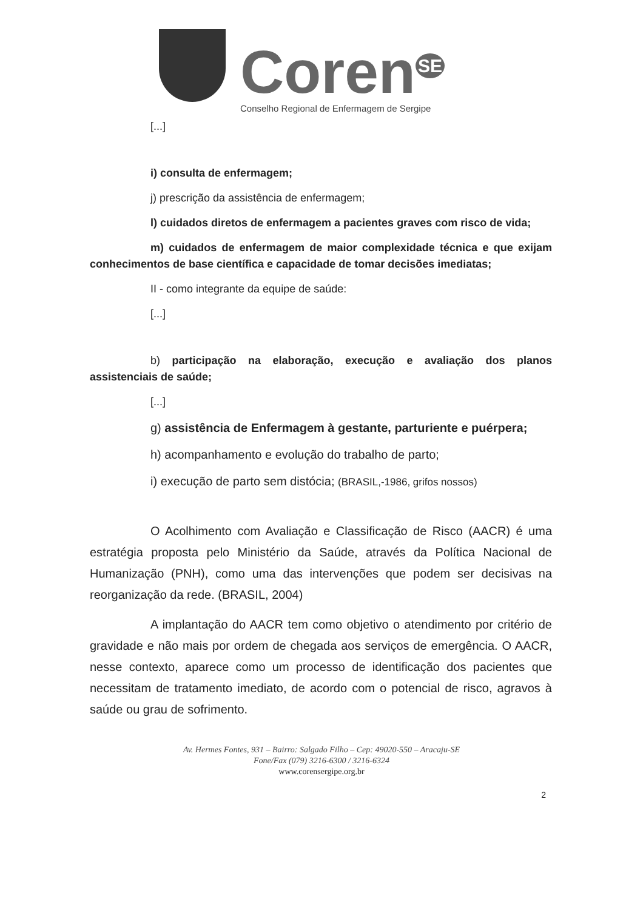Coren<sup>SE</sup>
Conselho Regional de Enfermagem de Sergipe
[...]
i) consulta de enfermagem;
j) prescrição da assistência de enfermagem;
l) cuidados diretos de enfermagem a pacientes graves com risco de vida;
m) cuidados de enfermagem de maior complexidade técnica e que exijam conhecimentos de base científica e capacidade de tomar decisões imediatas;
II - como integrante da equipe de saúde:
[...]
b) participação na elaboração, execução e avaliação dos planos assistenciais de saúde;
[...]
g) assistência de Enfermagem à gestante, parturiente e puérpera;
h) acompanhamento e evolução do trabalho de parto;
i) execução de parto sem distócia; (BRASIL,-1986, grifos nossos)
O Acolhimento com Avaliação e Classificação de Risco (AACR) é uma estratégia proposta pelo Ministério da Saúde, através da Política Nacional de Humanização (PNH), como uma das intervenções que podem ser decisivas na reorganização da rede. (BRASIL, 2004)
A implantação do AACR tem como objetivo o atendimento por critério de gravidade e não mais por ordem de chegada aos serviços de emergência. O AACR, nesse contexto, aparece como um processo de identificação dos pacientes que necessitam de tratamento imediato, de acordo com o potencial de risco, agravos à saúde ou grau de sofrimento.
Av. Hermes Fontes, 931 – Bairro: Salgado Filho – Cep: 49020-550 – Aracaju-SE
Fone/Fax (079) 3216-6300 / 3216-6324
www.corensergipe.org.br
2